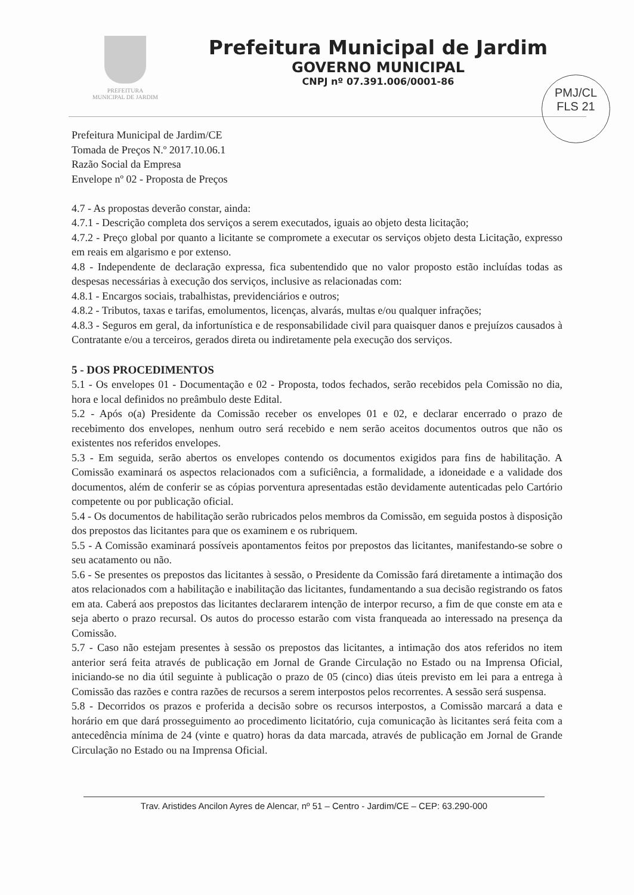PREFEITURA
MUNICIPAL DE JARDIM
Prefeitura Municipal de Jardim
GOVERNO MUNICIPAL
CNPJ nº 07.391.006/0001-86
PMJ/CL
FLS 21
Prefeitura Municipal de Jardim/CE
Tomada de Preços N.º 2017.10.06.1
Razão Social da Empresa
Envelope nº 02 - Proposta de Preços
4.7 - As propostas deverão constar, ainda:
4.7.1 - Descrição completa dos serviços a serem executados, iguais ao objeto desta licitação;
4.7.2 - Preço global por quanto a licitante se compromete a executar os serviços objeto desta Licitação, expresso em reais em algarismo e por extenso.
4.8 - Independente de declaração expressa, fica subentendido que no valor proposto estão incluídas todas as despesas necessárias à execução dos serviços, inclusive as relacionadas com:
4.8.1 - Encargos sociais, trabalhistas, previdenciários e outros;
4.8.2 - Tributos, taxas e tarifas, emolumentos, licenças, alvarás, multas e/ou qualquer infrações;
4.8.3 - Seguros em geral, da infortunística e de responsabilidade civil para quaisquer danos e prejuízos causados à Contratante e/ou a terceiros, gerados direta ou indiretamente pela execução dos serviços.
5 - DOS PROCEDIMENTOS
5.1 - Os envelopes 01 - Documentação e 02 - Proposta, todos fechados, serão recebidos pela Comissão no dia, hora e local definidos no preâmbulo deste Edital.
5.2 - Após o(a) Presidente da Comissão receber os envelopes 01 e 02, e declarar encerrado o prazo de recebimento dos envelopes, nenhum outro será recebido e nem serão aceitos documentos outros que não os existentes nos referidos envelopes.
5.3 - Em seguida, serão abertos os envelopes contendo os documentos exigidos para fins de habilitação. A Comissão examinará os aspectos relacionados com a suficiência, a formalidade, a idoneidade e a validade dos documentos, além de conferir se as cópias porventura apresentadas estão devidamente autenticadas pelo Cartório competente ou por publicação oficial.
5.4 - Os documentos de habilitação serão rubricados pelos membros da Comissão, em seguida postos à disposição dos prepostos das licitantes para que os examinem e os rubriquem.
5.5 - A Comissão examinará possíveis apontamentos feitos por prepostos das licitantes, manifestando-se sobre o seu acatamento ou não.
5.6 - Se presentes os prepostos das licitantes à sessão, o Presidente da Comissão fará diretamente a intimação dos atos relacionados com a habilitação e inabilitação das licitantes, fundamentando a sua decisão registrando os fatos em ata. Caberá aos prepostos das licitantes declararem intenção de interpor recurso, a fim de que conste em ata e seja aberto o prazo recursal. Os autos do processo estarão com vista franqueada ao interessado na presença da Comissão.
5.7 - Caso não estejam presentes à sessão os prepostos das licitantes, a intimação dos atos referidos no item anterior será feita através de publicação em Jornal de Grande Circulação no Estado ou na Imprensa Oficial, iniciando-se no dia útil seguinte à publicação o prazo de 05 (cinco) dias úteis previsto em lei para a entrega à Comissão das razões e contra razões de recursos a serem interpostos pelos recorrentes. A sessão será suspensa.
5.8 - Decorridos os prazos e proferida a decisão sobre os recursos interpostos, a Comissão marcará a data e horário em que dará prosseguimento ao procedimento licitatório, cuja comunicação às licitantes será feita com a antecedência mínima de 24 (vinte e quatro) horas da data marcada, através de publicação em Jornal de Grande Circulação no Estado ou na Imprensa Oficial.
Trav. Aristides Ancilon Ayres de Alencar, nº 51 – Centro - Jardim/CE – CEP: 63.290-000